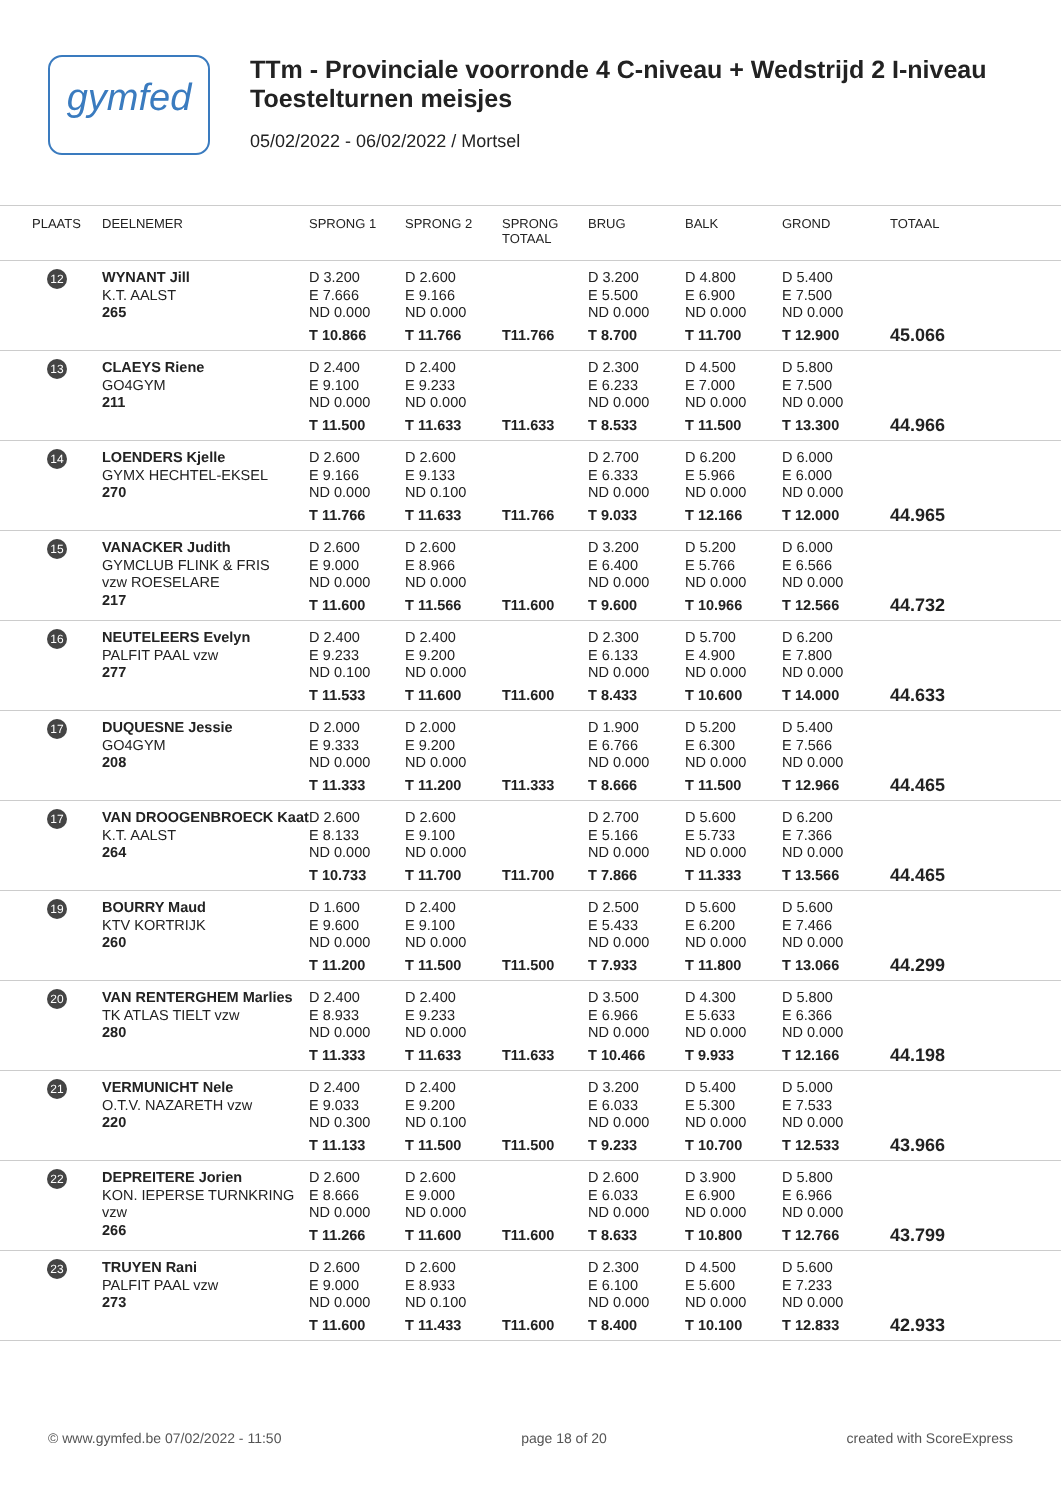gymfed
TTm - Provinciale voorronde 4 C-niveau + Wedstrijd 2 I-niveau
Toestelturnen meisjes
05/02/2022 - 06/02/2022 / Mortsel
| PLAATS | DEELNEMER | SPRONG 1 | SPRONG 2 | SPRONG TOTAAL | BRUG | BALK | GROND | TOTAAL |
| --- | --- | --- | --- | --- | --- | --- | --- | --- |
| 12 | WYNANT Jill K.T. AALST 265 | D 3.200 E 7.666 ND 0.000 T 10.866 | D 2.600 E 9.166 ND 0.000 T 11.766 | T11.766 | D 3.200 E 5.500 ND 0.000 T 8.700 | D 4.800 E 6.900 ND 0.000 T 11.700 | D 5.400 E 7.500 ND 0.000 T 12.900 | 45.066 |
| 13 | CLAEYS Riene GO4GYM 211 | D 2.400 E 9.100 ND 0.000 T 11.500 | D 2.400 E 9.233 ND 0.000 T 11.633 | T11.633 | D 2.300 E 6.233 ND 0.000 T 8.533 | D 4.500 E 7.000 ND 0.000 T 11.500 | D 5.800 E 7.500 ND 0.000 T 13.300 | 44.966 |
| 14 | LOENDERS Kjelle GYMX HECHTEL-EKSEL 270 | D 2.600 E 9.166 ND 0.000 T 11.766 | D 2.600 E 9.133 ND 0.100 T 11.633 | T11.766 | D 2.700 E 6.333 ND 0.000 T 9.033 | D 6.200 E 5.966 ND 0.000 T 12.166 | D 6.000 E 6.000 ND 0.000 T 12.000 | 44.965 |
| 15 | VANACKER Judith GYMCLUB FLINK & FRIS vzw ROESELARE 217 | D 2.600 E 9.000 ND 0.000 T 11.600 | D 2.600 E 8.966 ND 0.000 T 11.566 | T11.600 | D 3.200 E 6.400 ND 0.000 T 9.600 | D 5.200 E 5.766 ND 0.000 T 10.966 | D 6.000 E 6.566 ND 0.000 T 12.566 | 44.732 |
| 16 | NEUTELEERS Evelyn PALFIT PAAL vzw 277 | D 2.400 E 9.233 ND 0.100 T 11.533 | D 2.400 E 9.200 ND 0.000 T 11.600 | T11.600 | D 2.300 E 6.133 ND 0.000 T 8.433 | D 5.700 E 4.900 ND 0.000 T 10.600 | D 6.200 E 7.800 ND 0.000 T 14.000 | 44.633 |
| 17 | DUQUESNE Jessie GO4GYM 208 | D 2.000 E 9.333 ND 0.000 T 11.333 | D 2.000 E 9.200 ND 0.000 T 11.200 | T11.333 | D 1.900 E 6.766 ND 0.000 T 8.666 | D 5.200 E 6.300 ND 0.000 T 11.500 | D 5.400 E 7.566 ND 0.000 T 12.966 | 44.465 |
| 17 | VAN DROOGENBROECK Kaat K.T. AALST 264 | D 2.600 E 8.133 ND 0.000 T 10.733 | D 2.600 E 9.100 ND 0.000 T 11.700 | T11.700 | D 2.700 E 5.166 ND 0.000 T 7.866 | D 5.600 E 5.733 ND 0.000 T 11.333 | D 6.200 E 7.366 ND 0.000 T 13.566 | 44.465 |
| 19 | BOURRY Maud KTV KORTRIJK 260 | D 1.600 E 9.600 ND 0.000 T 11.200 | D 2.400 E 9.100 ND 0.000 T 11.500 | T11.500 | D 2.500 E 5.433 ND 0.000 T 7.933 | D 5.600 E 6.200 ND 0.000 T 11.800 | D 5.600 E 7.466 ND 0.000 T 13.066 | 44.299 |
| 20 | VAN RENTERGHEM Marlies TK ATLAS TIELT vzw 280 | D 2.400 E 8.933 ND 0.000 T 11.333 | D 2.400 E 9.233 ND 0.000 T 11.633 | T11.633 | D 3.500 E 6.966 ND 0.000 T 10.466 | D 4.300 E 5.633 ND 0.000 T 9.933 | D 5.800 E 6.366 ND 0.000 T 12.166 | 44.198 |
| 21 | VERMUNICHT Nele O.T.V. NAZARETH vzw 220 | D 2.400 E 9.033 ND 0.300 T 11.133 | D 2.400 E 9.200 ND 0.100 T 11.500 | T11.500 | D 3.200 E 6.033 ND 0.000 T 9.233 | D 5.400 E 5.300 ND 0.000 T 10.700 | D 5.000 E 7.533 ND 0.000 T 12.533 | 43.966 |
| 22 | DEPREITERE Jorien KON. IEPERSE TURNKRING vzw 266 | D 2.600 E 8.666 ND 0.000 T 11.266 | D 2.600 E 9.000 ND 0.000 T 11.600 | T11.600 | D 2.600 E 6.033 ND 0.000 T 8.633 | D 3.900 E 6.900 ND 0.000 T 10.800 | D 5.800 E 6.966 ND 0.000 T 12.766 | 43.799 |
| 23 | TRUYEN Rani PALFIT PAAL vzw 273 | D 2.600 E 9.000 ND 0.000 T 11.600 | D 2.600 E 8.933 ND 0.100 T 11.433 | T11.600 | D 2.300 E 6.100 ND 0.000 T 8.400 | D 4.500 E 5.600 ND 0.000 T 10.100 | D 5.600 E 7.233 ND 0.000 T 12.833 | 42.933 |
© www.gymfed.be 07/02/2022 - 11:50 page 18 of 20 created with ScoreExpress